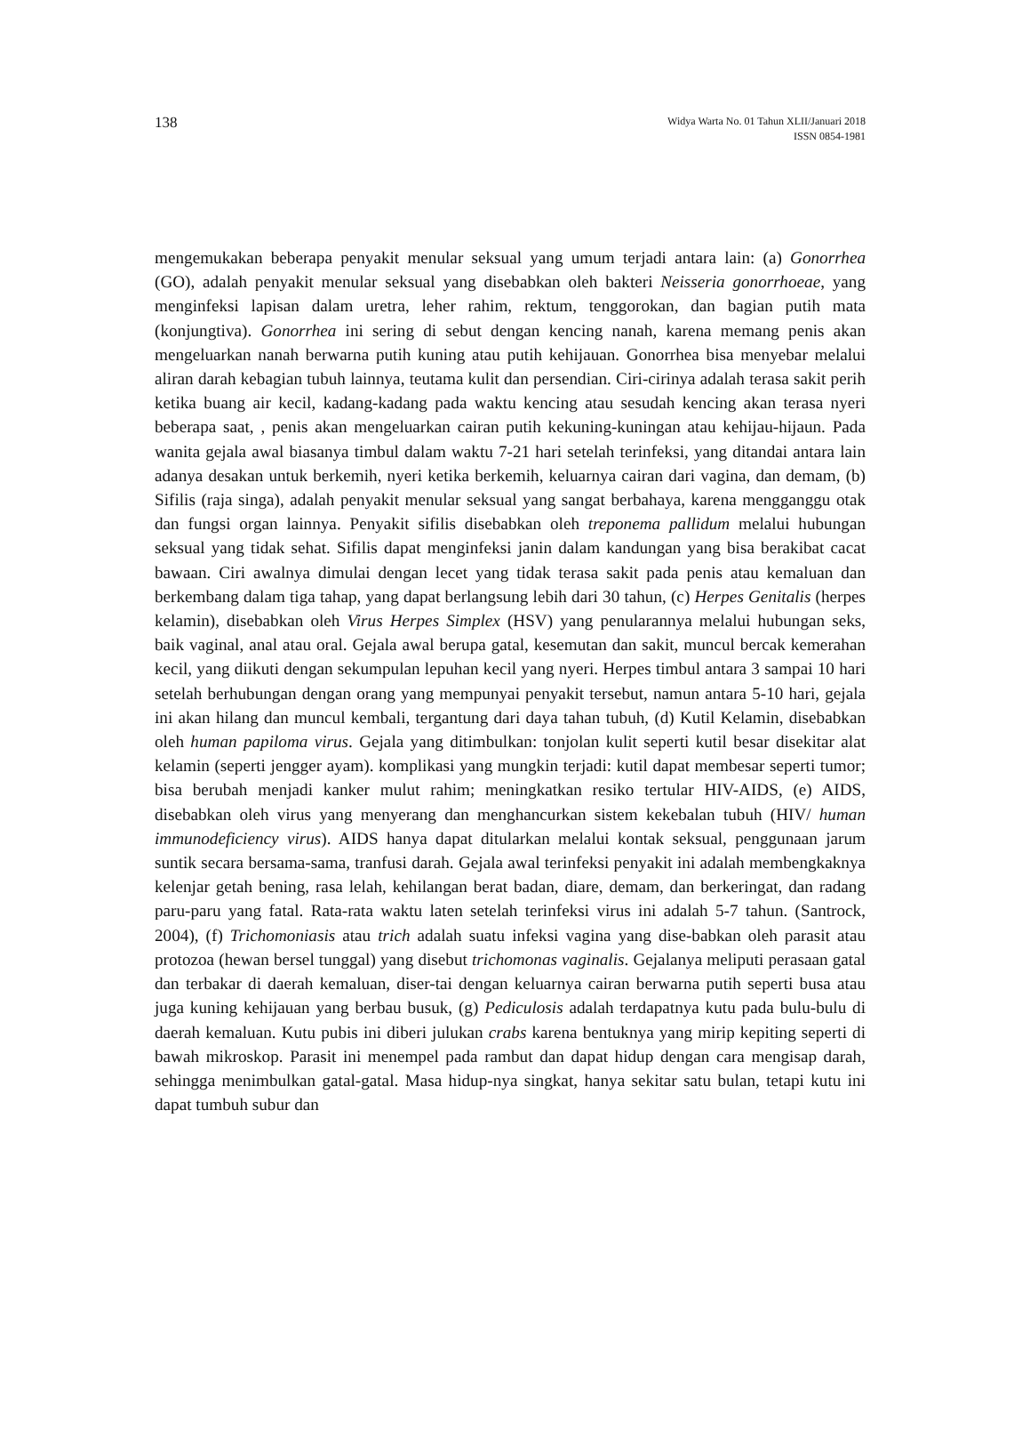138
Widya Warta No. 01 Tahun XLII/Januari 2018
ISSN 0854-1981
mengemukakan beberapa penyakit menular seksual yang umum terjadi antara lain: (a) Gonorrhea (GO), adalah penyakit menular seksual yang disebabkan oleh bakteri Neisseria gonorrhoeae, yang menginfeksi lapisan dalam uretra, leher rahim, rektum, tenggorokan, dan bagian putih mata (konjungtiva). Gonorrhea ini sering di sebut dengan kencing nanah, karena memang penis akan mengeluarkan nanah berwarna putih kuning atau putih kehijauan. Gonorrhea bisa menyebar melalui aliran darah kebagian tubuh lainnya, teutama kulit dan persendian. Ciri-cirinya adalah terasa sakit perih ketika buang air kecil, kadang-kadang pada waktu kencing atau sesudah kencing akan terasa nyeri beberapa saat, , penis akan mengeluarkan cairan putih kekuning-kuningan atau kehijau-hijaun. Pada wanita gejala awal biasanya timbul dalam waktu 7-21 hari setelah terinfeksi, yang ditandai antara lain adanya desakan untuk berkemih, nyeri ketika berkemih, keluarnya cairan dari vagina, dan demam, (b) Sifilis (raja singa), adalah penyakit menular seksual yang sangat berbahaya, karena mengganggu otak dan fungsi organ lainnya. Penyakit sifilis disebabkan oleh treponema pallidum melalui hubungan seksual yang tidak sehat. Sifilis dapat menginfeksi janin dalam kandungan yang bisa berakibat cacat bawaan. Ciri awalnya dimulai dengan lecet yang tidak terasa sakit pada penis atau kemaluan dan berkembang dalam tiga tahap, yang dapat berlangsung lebih dari 30 tahun, (c) Herpes Genitalis (herpes kelamin), disebabkan oleh Virus Herpes Simplex (HSV) yang penularannya melalui hubungan seks, baik vaginal, anal atau oral. Gejala awal berupa gatal, kesemutan dan sakit, muncul bercak kemerahan kecil, yang diikuti dengan sekumpulan lepuhan kecil yang nyeri. Herpes timbul antara 3 sampai 10 hari setelah berhubungan dengan orang yang mempunyai penyakit tersebut, namun antara 5-10 hari, gejala ini akan hilang dan muncul kembali, tergantung dari daya tahan tubuh, (d) Kutil Kelamin, disebabkan oleh human papiloma virus. Gejala yang ditimbulkan: tonjolan kulit seperti kutil besar disekitar alat kelamin (seperti jengger ayam). komplikasi yang mungkin terjadi: kutil dapat membesar seperti tumor; bisa berubah menjadi kanker mulut rahim; meningkatkan resiko tertular HIV-AIDS, (e) AIDS, disebabkan oleh virus yang menyerang dan menghancurkan sistem kekebalan tubuh (HIV/ human immunodeficiency virus). AIDS hanya dapat ditularkan melalui kontak seksual, penggunaan jarum suntik secara bersama-sama, tranfusi darah. Gejala awal terinfeksi penyakit ini adalah membengkaknya kelenjar getah bening, rasa lelah, kehilangan berat badan, diare, demam, dan berkeringat, dan radang paru-paru yang fatal. Rata-rata waktu laten setelah terinfeksi virus ini adalah 5-7 tahun. (Santrock, 2004), (f) Trichomoniasis atau trich adalah suatu infeksi vagina yang dise-babkan oleh parasit atau protozoa (hewan bersel tunggal) yang disebut trichomonas vaginalis. Gejalanya meliputi perasaan gatal dan terbakar di daerah kemaluan, diser-tai dengan keluarnya cairan berwarna putih seperti busa atau juga kuning kehijauan yang berbau busuk, (g) Pediculosis adalah terdapatnya kutu pada bulu-bulu di daerah kemaluan. Kutu pubis ini diberi julukan crabs karena bentuknya yang mirip kepiting seperti di bawah mikroskop. Parasit ini menempel pada rambut dan dapat hidup dengan cara mengisap darah, sehingga menimbulkan gatal-gatal. Masa hidup-nya singkat, hanya sekitar satu bulan, tetapi kutu ini dapat tumbuh subur dan